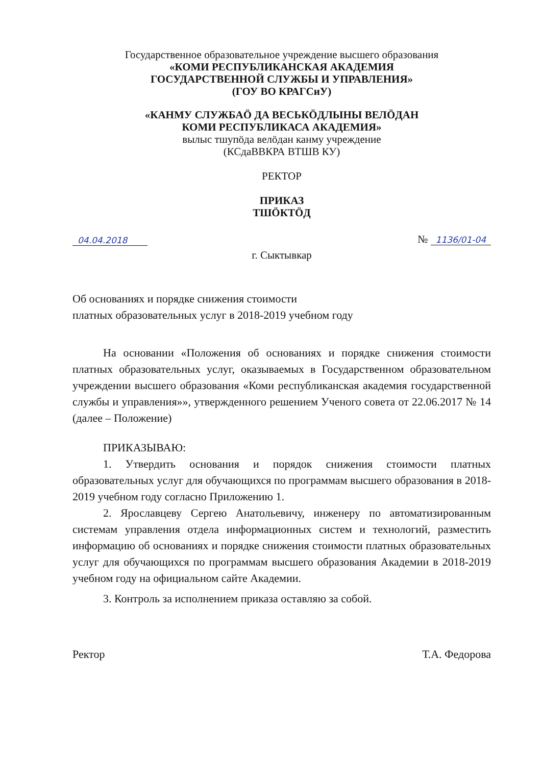Государственное образовательное учреждение высшего образования
«КОМИ РЕСПУБЛИКАНСКАЯ АКАДЕМИЯ
ГОСУДАРСТВЕННОЙ СЛУЖБЫ И УПРАВЛЕНИЯ»
(ГОУ ВО КРАГСиУ)
«КАНМУ СЛУЖБАӦ ДА ВЕСЬКӦДЛЫНЫ ВЕЛӦДАН
КОМИ РЕСПУБЛИКАСА АКАДЕМИЯ»
вылыс тшупӧда велӧдан канму учреждение
(КСдаВВКРА ВТШВ КУ)
РЕКТОР
ПРИКАЗ
ТШӦКТӦД
04.04.2018 № 1136/01-04
г. Сыктывкар
Об основаниях и порядке снижения стоимости
платных образовательных услуг в 2018-2019 учебном году
На основании «Положения об основаниях и порядке снижения стоимости платных образовательных услуг, оказываемых в Государственном образовательном учреждении высшего образования «Коми республиканская академия государственной службы и управления»», утвержденного решением Ученого совета от 22.06.2017 № 14 (далее – Положение)
ПРИКАЗЫВАЮ:
1. Утвердить основания и порядок снижения стоимости платных образовательных услуг для обучающихся по программам высшего образования в 2018-2019 учебном году согласно Приложению 1.
2. Ярославцеву Сергею Анатольевичу, инженеру по автоматизированным системам управления отдела информационных систем и технологий, разместить информацию об основаниях и порядке снижения стоимости платных образовательных услуг для обучающихся по программам высшего образования Академии в 2018-2019 учебном году на официальном сайте Академии.
3. Контроль за исполнением приказа оставляю за собой.
Ректор Т.А. Федорова